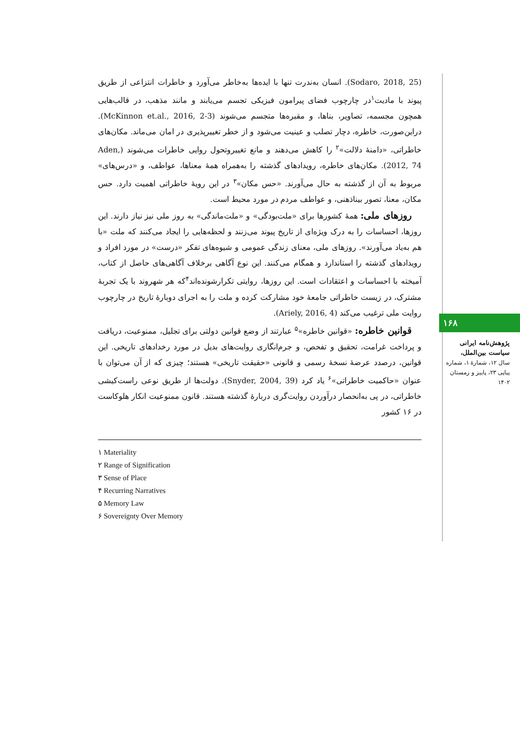(Sodaro, 2018, 25). انسان به‌ندرت تنها با ایده‌ها به‌خاطر می‌آورد و خاطرات انتزاعی از طریق پیوند با مادیت<sup>۱</sup>در چارچوب فضای پیرامون فیزیکی تجسم می‌یابند و مانند مذهب، در قالب‌هایی همچون مجسمه، تصاویر، بناها، و مقبره‌ها متجسم می‌شوند (McKinnon et.al., 2016, 2-3). دراین‌صورت، خاطره، دچار تصلب و عینیت می‌شود و از خطر تغییرپذیری در امان می‌ماند. مکان‌های خاطراتی، «دامنهٔ دلالت»<sup>۲</sup> را کاهش می‌دهند و مانع تغییروتحول روایی خاطرات می‌شوند (Aden, 2012, 74). مکان‌های خاطره، رویدادهای گذشته را به‌همراه همهٔ معناها، عواطف، و «درس‌های» مربوط به آن از گذشته به حال می‌آورند. «حس مکان»<sup>۳</sup> در این رویهٔ خاطراتی اهمیت دارد. حس مکان، معنا، تصور بیناذهنی، و عواطف مردم در مورد محیط است.
روزهای ملی: همهٔ کشورها برای «ملت‌بودگی» و «ملت‌ماندگی» به روز ملی نیز نیاز دارند. این روزها، احساسات را به درک ویژه‌ای از تاریخ پیوند می‌زنند و لحظه‌هایی را ایجاد می‌کنند که ملت «با هم به‌یاد می‌آورند». روزهای ملی، معنای زندگی عمومی و شیوه‌های تفکر «درست» در مورد افراد و رویدادهای گذشته را استاندارد و همگام می‌کنند. این نوع آگاهی برخلاف آگاهی‌های حاصل از کتاب، آمیخته با احساسات و اعتقادات است. این روزها، روایتی تکرارشونده‌اند<sup>۴</sup>که هر شهروند با یک تجربهٔ مشترک، در زیست خاطراتی جامعهٔ خود مشارکت کرده و ملت را به اجرای دوبارهٔ تاریخ در چارچوب روایت ملی ترغیب می‌کند (Ariely, 2016, 4).
قوانین خاطره: «قوانین خاطره»<sup>۵</sup> عبارتند از وضع قوانین دولتی برای تجلیل، ممنوعیت، دریافت و پرداخت غرامت، تحقیق و تفحص، و جرم‌انگاری روایت‌های بدیل در مورد رخدادهای تاریخی. این قوانین، درصدد عرضهٔ نسخهٔ رسمی و قانونی «حقیقت تاریخی» هستند؛ چیزی که از آن می‌توان با عنوان «حاکمیت خاطراتی»<sup>۶</sup> یاد کرد (Snyder, 2004, 39). دولت‌ها از طریق نوعی راست‌کیشی خاطراتی، در پی به‌انحصار درآوردن روایت‌گری دربارهٔ گذشته هستند. قانون ممنوعیت انکار هلوکاست در ۱۶ کشور
۱ Materiality
۲ Range of Signification
۳ Sense of Place
۴ Recurring Narratives
۵ Memory Law
۶ Sovereignty Over Memory
۱۶۸
پژوهش‌نامه ایرانی سیاست بین‌الملل،
سال ۱۲، شمارهٔ ۱، شماره پیاپی ۲۳، پاییز و زمستان ۱۴۰۲